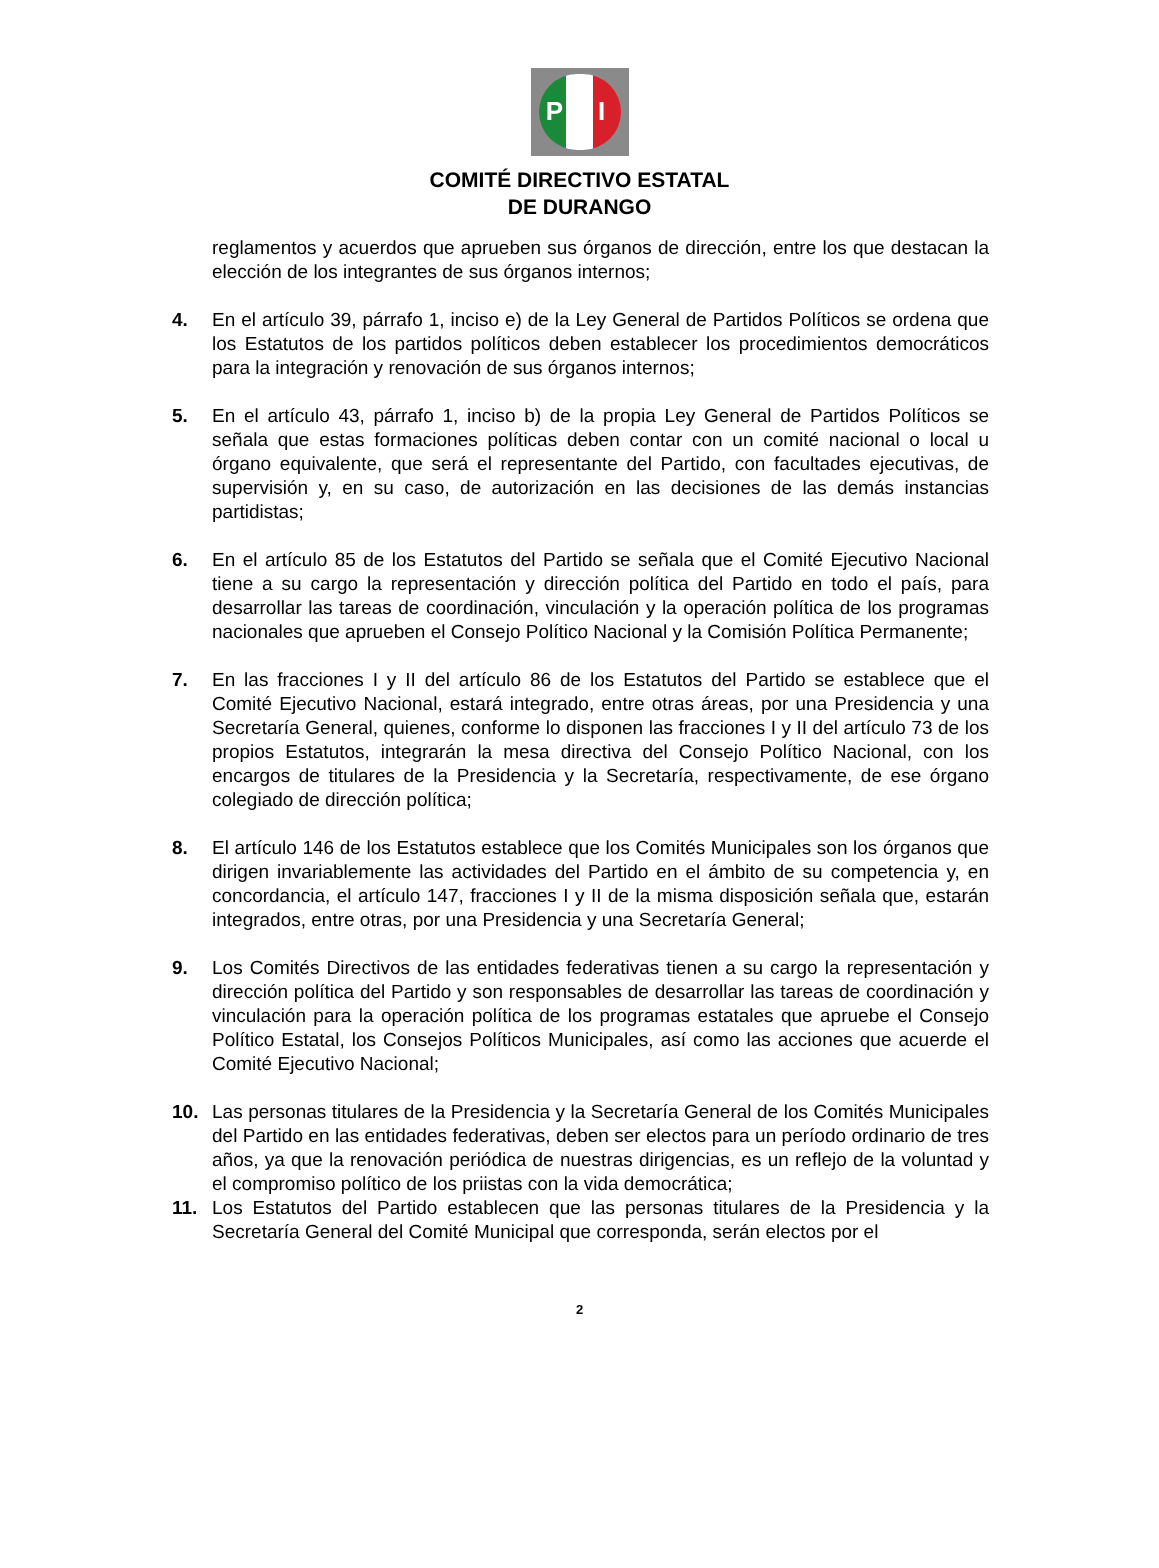PRI
COMITÉ DIRECTIVO ESTATAL
DE DURANGO
reglamentos y acuerdos que aprueben sus órganos de dirección, entre los que destacan la elección de los integrantes de sus órganos internos;
4. En el artículo 39, párrafo 1, inciso e) de la Ley General de Partidos Políticos se ordena que los Estatutos de los partidos políticos deben establecer los procedimientos democráticos para la integración y renovación de sus órganos internos;
5. En el artículo 43, párrafo 1, inciso b) de la propia Ley General de Partidos Políticos se señala que estas formaciones políticas deben contar con un comité nacional o local u órgano equivalente, que será el representante del Partido, con facultades ejecutivas, de supervisión y, en su caso, de autorización en las decisiones de las demás instancias partidistas;
6. En el artículo 85 de los Estatutos del Partido se señala que el Comité Ejecutivo Nacional tiene a su cargo la representación y dirección política del Partido en todo el país, para desarrollar las tareas de coordinación, vinculación y la operación política de los programas nacionales que aprueben el Consejo Político Nacional y la Comisión Política Permanente;
7. En las fracciones I y II del artículo 86 de los Estatutos del Partido se establece que el Comité Ejecutivo Nacional, estará integrado, entre otras áreas, por una Presidencia y una Secretaría General, quienes, conforme lo disponen las fracciones I y II del artículo 73 de los propios Estatutos, integrarán la mesa directiva del Consejo Político Nacional, con los encargos de titulares de la Presidencia y la Secretaría, respectivamente, de ese órgano colegiado de dirección política;
8. El artículo 146 de los Estatutos establece que los Comités Municipales son los órganos que dirigen invariablemente las actividades del Partido en el ámbito de su competencia y, en concordancia, el artículo 147, fracciones I y II de la misma disposición señala que, estarán integrados, entre otras, por una Presidencia y una Secretaría General;
9. Los Comités Directivos de las entidades federativas tienen a su cargo la representación y dirección política del Partido y son responsables de desarrollar las tareas de coordinación y vinculación para la operación política de los programas estatales que apruebe el Consejo Político Estatal, los Consejos Políticos Municipales, así como las acciones que acuerde el Comité Ejecutivo Nacional;
10. Las personas titulares de la Presidencia y la Secretaría General de los Comités Municipales del Partido en las entidades federativas, deben ser electos para un período ordinario de tres años, ya que la renovación periódica de nuestras dirigencias, es un reflejo de la voluntad y el compromiso político de los priistas con la vida democrática;
11. Los Estatutos del Partido establecen que las personas titulares de la Presidencia y la Secretaría General del Comité Municipal que corresponda, serán electos por el
2